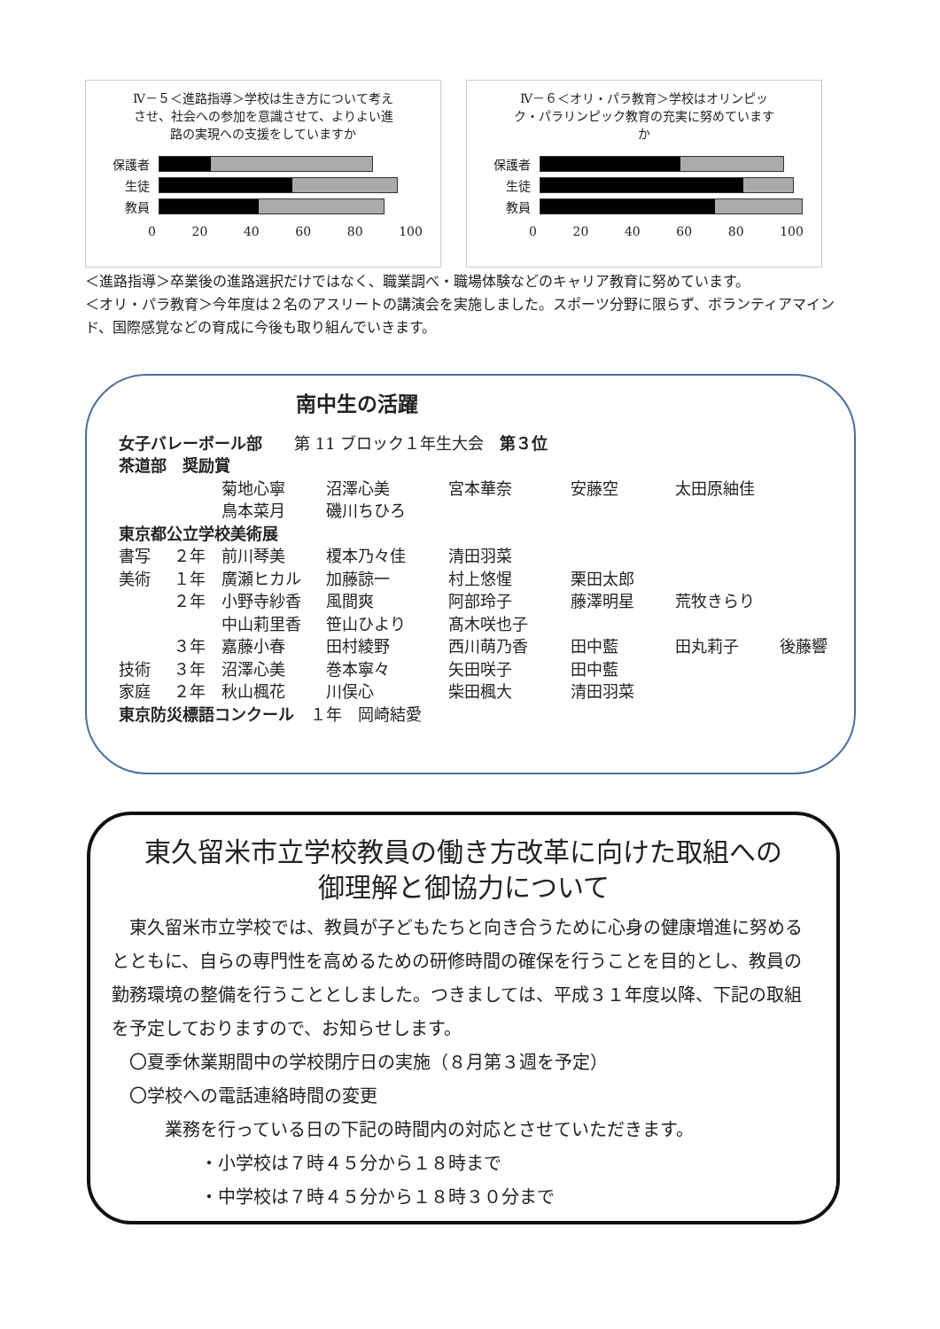Ⅳ－５＜進路指導＞学校は生き方について考えさせ、社会への参加を意識させて、よりよい進路の実現への支援をしていますか
保護者
生徒
教員
0 20 40 60 80 100
Ⅳ－６＜オリ・パラ教育＞学校はオリンピック・パラリンピック教育の充実に努めていますか
保護者
生徒
教員
0 20 40 60 80 100
＜進路指導＞卒業後の進路選択だけではなく、職業調べ・職場体験などのキャリア教育に努めています。
＜オリ・パラ教育＞今年度は２名のアスリートの講演会を実施しました。スポーツ分野に限らず、ボランティアマインド、国際感覚などの育成に今後も取り組んでいきます。
南中生の活躍
女子バレーボール部　　第 11 ブロック１年生大会　第３位
茶道部　奨励賞
菊地心寧 沼澤心美 宮本華奈 安藤空 太田原紬佳 鳥本菜月 磯川ちひろ
東京都公立学校美術展
書写 ２年 前川琴美 榎本乃々佳 清田羽菜 美術 １年 廣瀬ヒカル 加藤諒一 村上悠惺 栗田太郎 ２年 小野寺紗香 風間爽 阿部玲子 藤澤明星 荒牧きらり 中山莉里香 笹山ひより 髙木咲也子 ３年 嘉藤小春 田村綾野 西川萌乃香 田中藍 田丸莉子 後藤響 技術 ３年 沼澤心美 巻本寧々 矢田咲子 田中藍 家庭 ２年 秋山楓花 川俣心 柴田楓大 清田羽菜
東京防災標語コンクール　１年　岡崎結愛
東久留米市立学校教員の働き方改革に向けた取組への
御理解と御協力について
　東久留米市立学校では、教員が子どもたちと向き合うために心身の健康増進に努めるとともに、自らの専門性を高めるための研修時間の確保を行うことを目的とし、教員の勤務環境の整備を行うこととしました。つきましては、平成３１年度以降、下記の取組を予定しておりますので、お知らせします。
　〇夏季休業期間中の学校閉庁日の実施（８月第３週を予定）
　〇学校への電話連絡時間の変更
業務を行っている日の下記の時間内の対応とさせていただきます。
・小学校は７時４５分から１８時まで
・中学校は７時４５分から１８時３０分まで